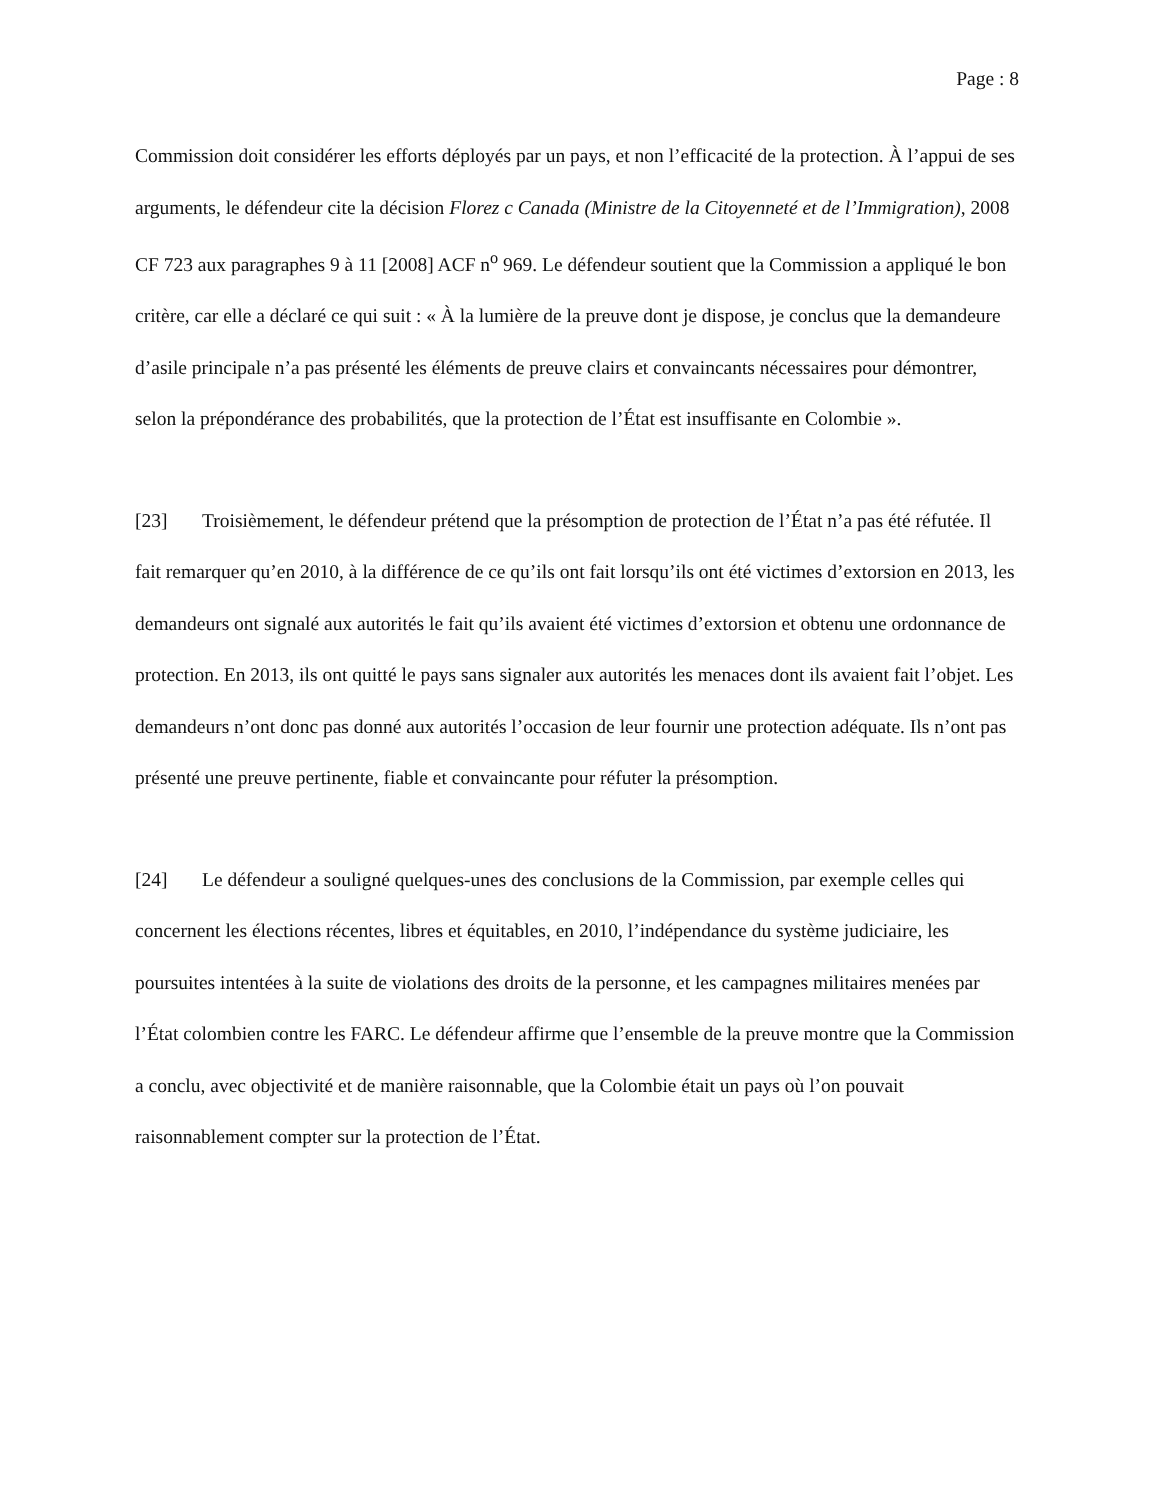Page : 8
Commission doit considérer les efforts déployés par un pays, et non l’efficacité de la protection. À l’appui de ses arguments, le défendeur cite la décision Florez c Canada (Ministre de la Citoyenneté et de l’Immigration), 2008 CF 723 aux paragraphes 9 à 11 [2008] ACF n<sup>o</sup> 969. Le défendeur soutient que la Commission a appliqué le bon critère, car elle a déclaré ce qui suit : « À la lumière de la preuve dont je dispose, je conclus que la demandeure d’asile principale n’a pas présenté les éléments de preuve clairs et convaincants nécessaires pour démontrer, selon la prépondérance des probabilités, que la protection de l’État est insuffisante en Colombie ».
[23] Troisièmement, le défendeur prétend que la présomption de protection de l’État n’a pas été réfutée. Il fait remarquer qu’en 2010, à la différence de ce qu’ils ont fait lorsqu’ils ont été victimes d’extorsion en 2013, les demandeurs ont signalé aux autorités le fait qu’ils avaient été victimes d’extorsion et obtenu une ordonnance de protection. En 2013, ils ont quitté le pays sans signaler aux autorités les menaces dont ils avaient fait l’objet. Les demandeurs n’ont donc pas donné aux autorités l’occasion de leur fournir une protection adéquate. Ils n’ont pas présenté une preuve pertinente, fiable et convaincante pour réfuter la présomption.
[24] Le défendeur a souligné quelques-unes des conclusions de la Commission, par exemple celles qui concernent les élections récentes, libres et équitables, en 2010, l’indépendance du système judiciaire, les poursuites intentées à la suite de violations des droits de la personne, et les campagnes militaires menées par l’État colombien contre les FARC. Le défendeur affirme que l’ensemble de la preuve montre que la Commission a conclu, avec objectivité et de manière raisonnable, que la Colombie était un pays où l’on pouvait raisonnablement compter sur la protection de l’État.